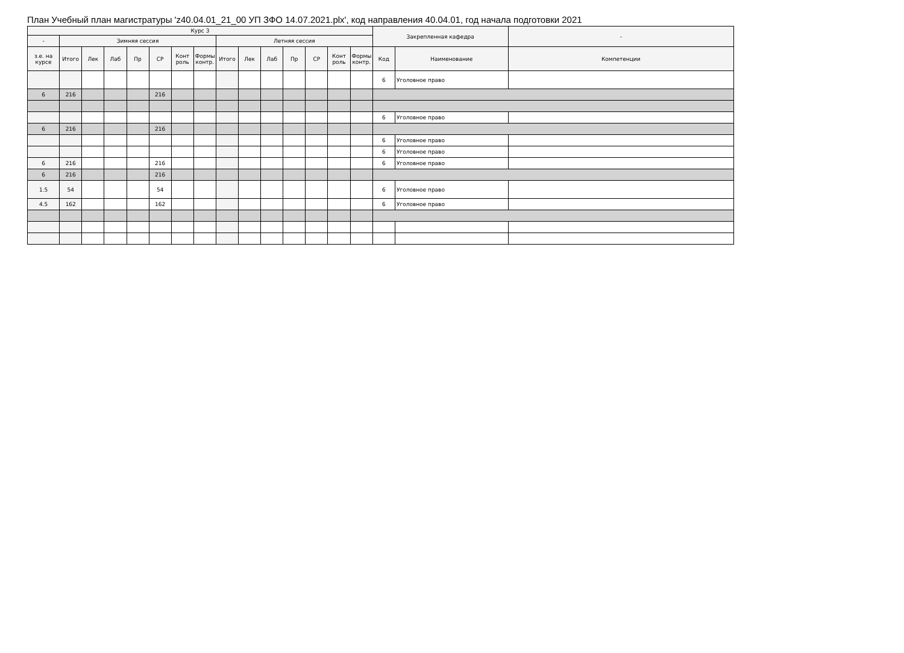План Учебный план магистратуры 'z40.04.01_21_00 УП ЗФО 14.07.2021.plx', код направления 40.04.01, год начала подготовки 2021
| Курс 3 | | | | | | | | | | | | | | | Закрепленная кафедра | | - |
| --- | --- | --- | --- | --- | --- | --- | --- | --- | --- | --- | --- | --- | --- | --- | --- | --- | --- |
| - | Зимняя сессия | | | | | | | Летняя сессия | | | | | | | | | |
| з.е. на курсе | Итого | Лек | Лаб | Пр | СР | Конт роль | Формы контр. | Итого | Лек | Лаб | Пр | СР | Конт роль | Формы контр. | Код | Наименование | Компетенции |
| | | | | | | | | | | | | | | | 6 | Уголовное право | |
| 6 | 216 | | | | 216 | | | | | | | | | | | | |
| | | | | | | | | | | | | | | | 6 | Уголовное право | |
| 6 | 216 | | | | 216 | | | | | | | | | | | | |
| | | | | | | | | | | | | | | | 6 | Уголовное право | |
| | | | | | | | | | | | | | | | 6 | Уголовное право | |
| 6 | 216 | | | | 216 | | | | | | | | | | 6 | Уголовное право | |
| 6 | 216 | | | | 216 | | | | | | | | | | | | |
| 1.5 | 54 | | | | 54 | | | | | | | | | | 6 | Уголовное право | |
| 4.5 | 162 | | | | 162 | | | | | | | | | | 6 | Уголовное право | |